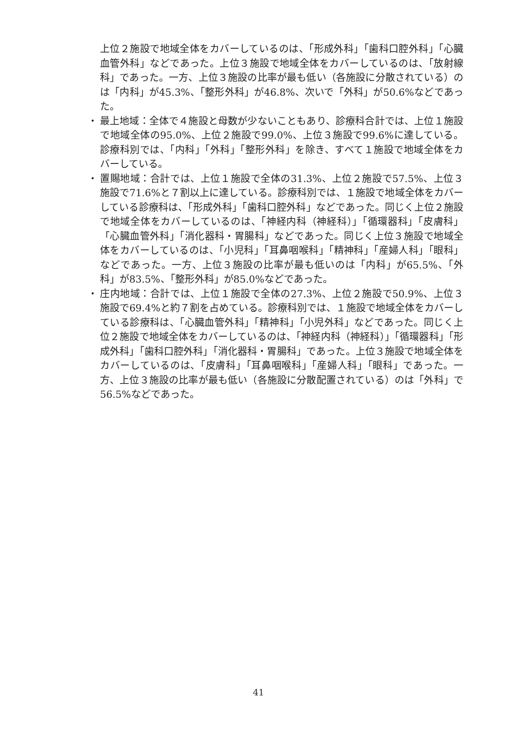上位２施設で地域全体をカバーしているのは、「形成外科」「歯科口腔外科」「心臓血管外科」などであった。上位３施設で地域全体をカバーしているのは、「放射線科」であった。一方、上位３施設の比率が最も低い（各施設に分散されている）のは「内科」が45.3%、「整形外科」が46.8%、次いで「外科」が50.6%などであった。
・ 最上地域：全体で４施設と母数が少ないこともあり、診療科合計では、上位１施設で地域全体の95.0%、上位２施設で99.0%、上位３施設で99.6%に達している。診療科別では、「内科」「外科」「整形外科」を除き、すべて１施設で地域全体をカバーしている。
・ 置賜地域：合計では、上位１施設で全体の31.3%、上位２施設で57.5%、上位３施設で71.6%と７割以上に達している。診療科別では、１施設で地域全体をカバーしている診療科は、「形成外科」「歯科口腔外科」などであった。同じく上位２施設で地域全体をカバーしているのは、「神経内科（神経科）」「循環器科」「皮膚科」「心臓血管外科」「消化器科・胃腸科」などであった。同じく上位３施設で地域全体をカバーしているのは、「小児科」「耳鼻咽喉科」「精神科」「産婦人科」「眼科」などであった。一方、上位３施設の比率が最も低いのは「内科」が65.5%、「外科」が83.5%、「整形外科」が85.0%などであった。
・ 庄内地域：合計では、上位１施設で全体の27.3%、上位２施設で50.9%、上位３施設で69.4%と約７割を占めている。診療科別では、１施設で地域全体をカバーしている診療科は、「心臓血管外科」「精神科」「小児外科」などであった。同じく上位２施設で地域全体をカバーしているのは、「神経内科（神経科）」「循環器科」「形成外科」「歯科口腔外科」「消化器科・胃腸科」であった。上位３施設で地域全体をカバーしているのは、「皮膚科」「耳鼻咽喉科」「産婦人科」「眼科」であった。一方、上位３施設の比率が最も低い（各施設に分散配置されている）のは「外科」で56.5%などであった。
41